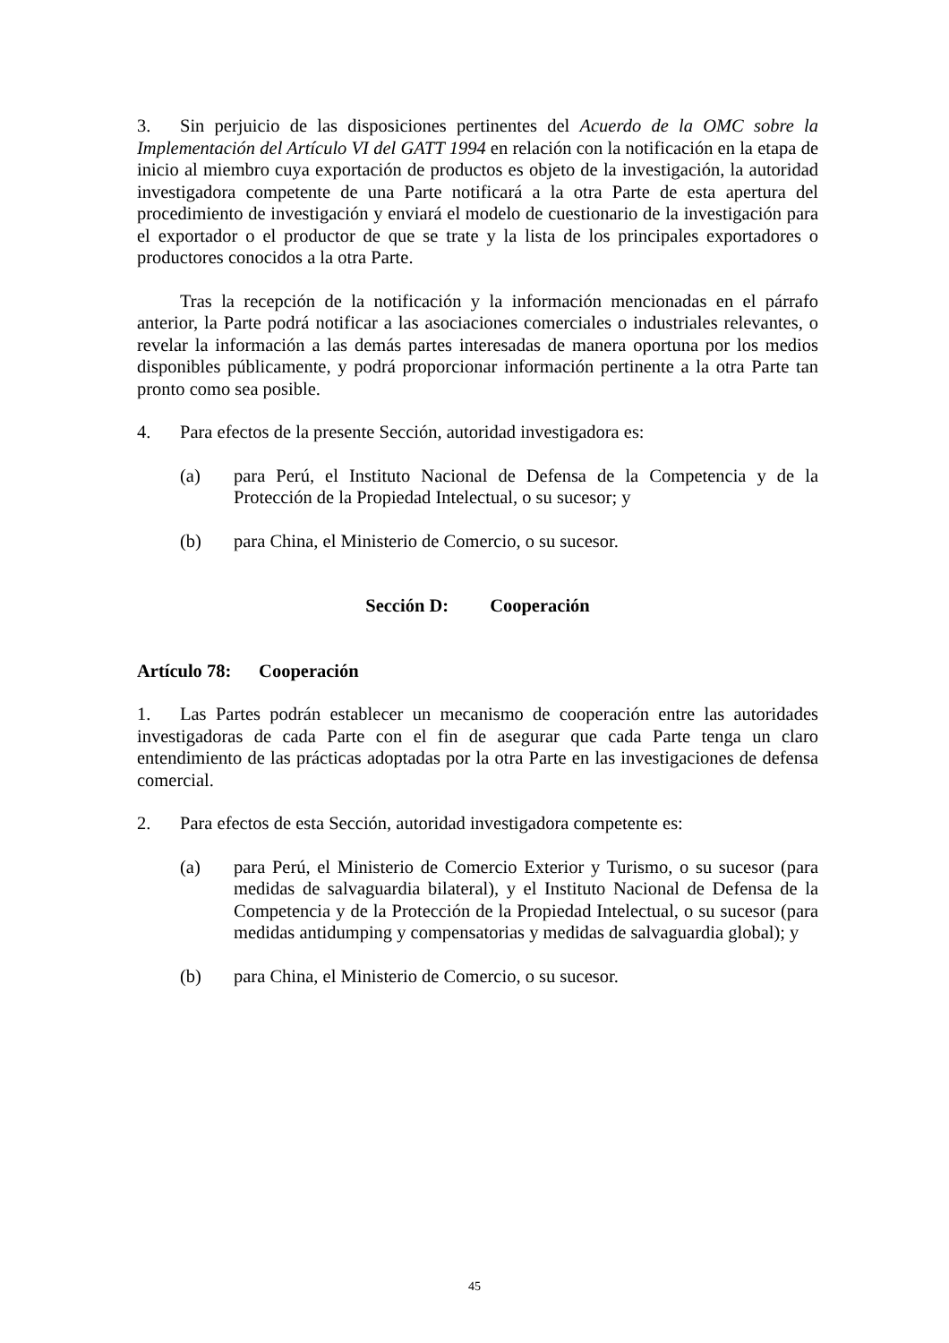3. Sin perjuicio de las disposiciones pertinentes del Acuerdo de la OMC sobre la Implementación del Artículo VI del GATT 1994 en relación con la notificación en la etapa de inicio al miembro cuya exportación de productos es objeto de la investigación, la autoridad investigadora competente de una Parte notificará a la otra Parte de esta apertura del procedimiento de investigación y enviará el modelo de cuestionario de la investigación para el exportador o el productor de que se trate y la lista de los principales exportadores o productores conocidos a la otra Parte.
Tras la recepción de la notificación y la información mencionadas en el párrafo anterior, la Parte podrá notificar a las asociaciones comerciales o industriales relevantes, o revelar la información a las demás partes interesadas de manera oportuna por los medios disponibles públicamente, y podrá proporcionar información pertinente a la otra Parte tan pronto como sea posible.
4. Para efectos de la presente Sección, autoridad investigadora es:
(a) para Perú, el Instituto Nacional de Defensa de la Competencia y de la Protección de la Propiedad Intelectual, o su sucesor; y
(b) para China, el Ministerio de Comercio, o su sucesor.
Sección D: Cooperación
Artículo 78: Cooperación
1. Las Partes podrán establecer un mecanismo de cooperación entre las autoridades investigadoras de cada Parte con el fin de asegurar que cada Parte tenga un claro entendimiento de las prácticas adoptadas por la otra Parte en las investigaciones de defensa comercial.
2. Para efectos de esta Sección, autoridad investigadora competente es:
(a) para Perú, el Ministerio de Comercio Exterior y Turismo, o su sucesor (para medidas de salvaguardia bilateral), y el Instituto Nacional de Defensa de la Competencia y de la Protección de la Propiedad Intelectual, o su sucesor (para medidas antidumping y compensatorias y medidas de salvaguardia global); y
(b) para China, el Ministerio de Comercio, o su sucesor.
45